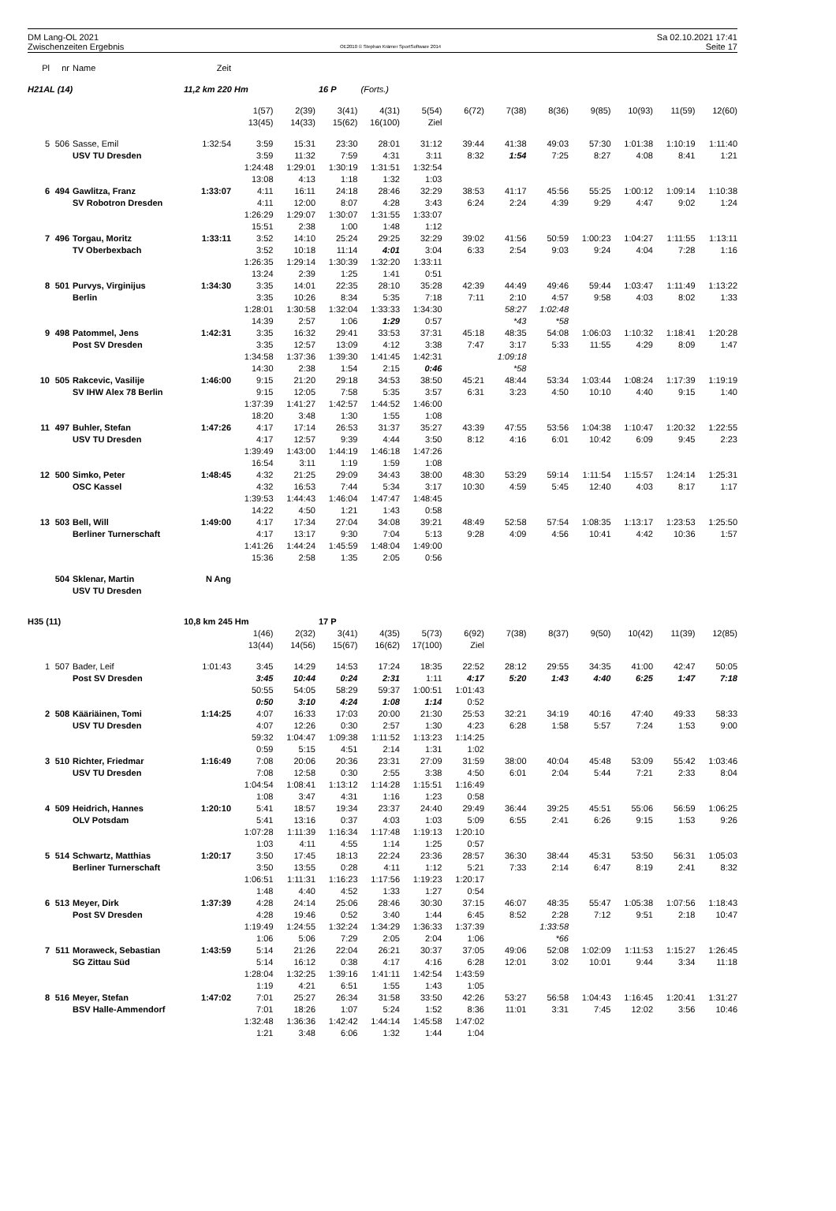DM Lang-OL 2021
Zwischenzeiten Ergebnis
OE2010 © Stephan Krämer SportSoftware 2014
Sa 02.10.2021 17:41
Seite 17
| Pl | nr | Name | Zeit | | | | | | | | | | | | |
| H21AL (14) | | | 11,2 km 220 Hm | | | 16 P | (Forts.) | | | | | | | | |
| | | | | 1(57) | 2(39) | 3(41) | 4(31) | 5(54) | 6(72) | 7(38) | 8(36) | 9(85) | 10(93) | 11(59) | 12(60) |
| | | | | 13(45) | 14(33) | 15(62) | 16(100) | Ziel | | | | | | | |
| 5 | 506 | Sasse, Emil | 1:32:54 | 3:59 | 15:31 | 23:30 | 28:01 | 31:12 | 39:44 | 41:38 | 49:03 | 57:30 | 1:01:38 | 1:10:19 | 1:11:40 |
| | | USV TU Dresden | | 3:59 | 11:32 | 7:59 | 4:31 | 3:11 | 8:32 | 1:54 | 7:25 | 8:27 | 4:08 | 8:41 | 1:21 |
| | | | | 1:24:48 | 1:29:01 | 1:30:19 | 1:31:51 | 1:32:54 | | | | | | | |
| | | | | 13:08 | 4:13 | 1:18 | 1:32 | 1:03 | | | | | | | |
| 6 | 494 | Gawlitza, Franz | 1:33:07 | 4:11 | 16:11 | 24:18 | 28:46 | 32:29 | 38:53 | 41:17 | 45:56 | 55:25 | 1:00:12 | 1:09:14 | 1:10:38 |
| | | SV Robotron Dresden | | 4:11 | 12:00 | 8:07 | 4:28 | 3:43 | 6:24 | 2:24 | 4:39 | 9:29 | 4:47 | 9:02 | 1:24 |
| | | | | 1:26:29 | 1:29:07 | 1:30:07 | 1:31:55 | 1:33:07 | | | | | | | |
| | | | | 15:51 | 2:38 | 1:00 | 1:48 | 1:12 | | | | | | | |
| 7 | 496 | Torgau, Moritz | 1:33:11 | 3:52 | 14:10 | 25:24 | 29:25 | 32:29 | 39:02 | 41:56 | 50:59 | 1:00:23 | 1:04:27 | 1:11:55 | 1:13:11 |
| | | TV Oberbexbach | | 3:52 | 10:18 | 11:14 | 4:01 | 3:04 | 6:33 | 2:54 | 9:03 | 9:24 | 4:04 | 7:28 | 1:16 |
| | | | | 1:26:35 | 1:29:14 | 1:30:39 | 1:32:20 | 1:33:11 | | | | | | | |
| | | | | 13:24 | 2:39 | 1:25 | 1:41 | 0:51 | | | | | | | |
| 8 | 501 | Purvys, Virginijus | 1:34:30 | 3:35 | 14:01 | 22:35 | 28:10 | 35:28 | 42:39 | 44:49 | 49:46 | 59:44 | 1:03:47 | 1:11:49 | 1:13:22 |
| | | Berlin | | 3:35 | 10:26 | 8:34 | 5:35 | 7:18 | 7:11 | 2:10 | 4:57 | 9:58 | 4:03 | 8:02 | 1:33 |
| | | | | 1:28:01 | 1:30:58 | 1:32:04 | 1:33:33 | 1:34:30 | | 58:27 | 1:02:48 | | | | |
| | | | | 14:39 | 2:57 | 1:06 | 1:29 | 0:57 | | *43 | *58 | | | | |
| 9 | 498 | Patommel, Jens | 1:42:31 | 3:35 | 16:32 | 29:41 | 33:53 | 37:31 | 45:18 | 48:35 | 54:08 | 1:06:03 | 1:10:32 | 1:18:41 | 1:20:28 |
| | | Post SV Dresden | | 3:35 | 12:57 | 13:09 | 4:12 | 3:38 | 7:47 | 3:17 | 5:33 | 11:55 | 4:29 | 8:09 | 1:47 |
| | | | | 1:34:58 | 1:37:36 | 1:39:30 | 1:41:45 | 1:42:31 | | 1:09:18 | | | | | |
| | | | | 14:30 | 2:38 | 1:54 | 2:15 | 0:46 | | *58 | | | | | |
| 10 | 505 | Rakcevic, Vasilije | 1:46:00 | 9:15 | 21:20 | 29:18 | 34:53 | 38:50 | 45:21 | 48:44 | 53:34 | 1:03:44 | 1:08:24 | 1:17:39 | 1:19:19 |
| | | SV IHW Alex 78 Berlin | | 9:15 | 12:05 | 7:58 | 5:35 | 3:57 | 6:31 | 3:23 | 4:50 | 10:10 | 4:40 | 9:15 | 1:40 |
| | | | | 1:37:39 | 1:41:27 | 1:42:57 | 1:44:52 | 1:46:00 | | | | | | | |
| | | | | 18:20 | 3:48 | 1:30 | 1:55 | 1:08 | | | | | | | |
| 11 | 497 | Buhler, Stefan | 1:47:26 | 4:17 | 17:14 | 26:53 | 31:37 | 35:27 | 43:39 | 47:55 | 53:56 | 1:04:38 | 1:10:47 | 1:20:32 | 1:22:55 |
| | | USV TU Dresden | | 4:17 | 12:57 | 9:39 | 4:44 | 3:50 | 8:12 | 4:16 | 6:01 | 10:42 | 6:09 | 9:45 | 2:23 |
| | | | | 1:39:49 | 1:43:00 | 1:44:19 | 1:46:18 | 1:47:26 | | | | | | | |
| | | | | 16:54 | 3:11 | 1:19 | 1:59 | 1:08 | | | | | | | |
| 12 | 500 | Simko, Peter | 1:48:45 | 4:32 | 21:25 | 29:09 | 34:43 | 38:00 | 48:30 | 53:29 | 59:14 | 1:11:54 | 1:15:57 | 1:24:14 | 1:25:31 |
| | | OSC Kassel | | 4:32 | 16:53 | 7:44 | 5:34 | 3:17 | 10:30 | 4:59 | 5:45 | 12:40 | 4:03 | 8:17 | 1:17 |
| | | | | 1:39:53 | 1:44:43 | 1:46:04 | 1:47:47 | 1:48:45 | | | | | | | |
| | | | | 14:22 | 4:50 | 1:21 | 1:43 | 0:58 | | | | | | | |
| 13 | 503 | Bell, Will | 1:49:00 | 4:17 | 17:34 | 27:04 | 34:08 | 39:21 | 48:49 | 52:58 | 57:54 | 1:08:35 | 1:13:17 | 1:23:53 | 1:25:50 |
| | | Berliner Turnerschaft | | 4:17 | 13:17 | 9:30 | 7:04 | 5:13 | 9:28 | 4:09 | 4:56 | 10:41 | 4:42 | 10:36 | 1:57 |
| | | | | 1:41:26 | 1:44:24 | 1:45:59 | 1:48:04 | 1:49:00 | | | | | | | |
| | | | | 15:36 | 2:58 | 1:35 | 2:05 | 0:56 | | | | | | | |
| | 504 | Sklenar, Martin | N Ang | | | | | | | | | | | | |
| | | USV TU Dresden | | | | | | | | | | | | | |
| H35 (11) | | | 10,8 km 245 Hm | | | 17 P | | | | | | | | | |
| | | | | 1(46) | 2(32) | 3(41) | 4(35) | 5(73) | 6(92) | 7(38) | 8(37) | 9(50) | 10(42) | 11(39) | 12(85) |
| | | | | 13(44) | 14(56) | 15(67) | 16(62) | 17(100) | Ziel | | | | | | |
| 1 | 507 | Bader, Leif | 1:01:43 | 3:45 | 14:29 | 14:53 | 17:24 | 18:35 | 22:52 | 28:12 | 29:55 | 34:35 | 41:00 | 42:47 | 50:05 |
| | | Post SV Dresden | | 3:45 | 10:44 | 0:24 | 2:31 | 1:11 | 4:17 | 5:20 | 1:43 | 4:40 | 6:25 | 1:47 | 7:18 |
| | | | | 50:55 | 54:05 | 58:29 | 59:37 | 1:00:51 | 1:01:43 | | | | | | |
| | | | | 0:50 | 3:10 | 4:24 | 1:08 | 1:14 | 0:52 | | | | | | |
| 2 | 508 | Kääriäinen, Tomi | 1:14:25 | 4:07 | 16:33 | 17:03 | 20:00 | 21:30 | 25:53 | 32:21 | 34:19 | 40:16 | 47:40 | 49:33 | 58:33 |
| | | USV TU Dresden | | 4:07 | 12:26 | 0:30 | 2:57 | 1:30 | 4:23 | 6:28 | 1:58 | 5:57 | 7:24 | 1:53 | 9:00 |
| | | | | 59:32 | 1:04:47 | 1:09:38 | 1:11:52 | 1:13:23 | 1:14:25 | | | | | | |
| | | | | 0:59 | 5:15 | 4:51 | 2:14 | 1:31 | 1:02 | | | | | | |
| 3 | 510 | Richter, Friedmar | 1:16:49 | 7:08 | 20:06 | 20:36 | 23:31 | 27:09 | 31:59 | 38:00 | 40:04 | 45:48 | 53:09 | 55:42 | 1:03:46 |
| | | USV TU Dresden | | 7:08 | 12:58 | 0:30 | 2:55 | 3:38 | 4:50 | 6:01 | 2:04 | 5:44 | 7:21 | 2:33 | 8:04 |
| | | | | 1:04:54 | 1:08:41 | 1:13:12 | 1:14:28 | 1:15:51 | 1:16:49 | | | | | | |
| | | | | 1:08 | 3:47 | 4:31 | 1:16 | 1:23 | 0:58 | | | | | | |
| 4 | 509 | Heidrich, Hannes | 1:20:10 | 5:41 | 18:57 | 19:34 | 23:37 | 24:40 | 29:49 | 36:44 | 39:25 | 45:51 | 55:06 | 56:59 | 1:06:25 |
| | | OLV Potsdam | | 5:41 | 13:16 | 0:37 | 4:03 | 1:03 | 5:09 | 6:55 | 2:41 | 6:26 | 9:15 | 1:53 | 9:26 |
| | | | | 1:07:28 | 1:11:39 | 1:16:34 | 1:17:48 | 1:19:13 | 1:20:10 | | | | | | |
| | | | | 1:03 | 4:11 | 4:55 | 1:14 | 1:25 | 0:57 | | | | | | |
| 5 | 514 | Schwartz, Matthias | 1:20:17 | 3:50 | 17:45 | 18:13 | 22:24 | 23:36 | 28:57 | 36:30 | 38:44 | 45:31 | 53:50 | 56:31 | 1:05:03 |
| | | Berliner Turnerschaft | | 3:50 | 13:55 | 0:28 | 4:11 | 1:12 | 5:21 | 7:33 | 2:14 | 6:47 | 8:19 | 2:41 | 8:32 |
| | | | | 1:06:51 | 1:11:31 | 1:16:23 | 1:17:56 | 1:19:23 | 1:20:17 | | | | | | |
| | | | | 1:48 | 4:40 | 4:52 | 1:33 | 1:27 | 0:54 | | | | | | |
| 6 | 513 | Meyer, Dirk | 1:37:39 | 4:28 | 24:14 | 25:06 | 28:46 | 30:30 | 37:15 | 46:07 | 48:35 | 55:47 | 1:05:38 | 1:07:56 | 1:18:43 |
| | | Post SV Dresden | | 4:28 | 19:46 | 0:52 | 3:40 | 1:44 | 6:45 | 8:52 | 2:28 | 7:12 | 9:51 | 2:18 | 10:47 |
| | | | | 1:19:49 | 1:24:55 | 1:32:24 | 1:34:29 | 1:36:33 | 1:37:39 | | 1:33:58 | | | | |
| | | | | 1:06 | 5:06 | 7:29 | 2:05 | 2:04 | 1:06 | | *66 | | | | |
| 7 | 511 | Moraweck, Sebastian | 1:43:59 | 5:14 | 21:26 | 22:04 | 26:21 | 30:37 | 37:05 | 49:06 | 52:08 | 1:02:09 | 1:11:53 | 1:15:27 | 1:26:45 |
| | | SG Zittau Süd | | 5:14 | 16:12 | 0:38 | 4:17 | 4:16 | 6:28 | 12:01 | 3:02 | 10:01 | 9:44 | 3:34 | 11:18 |
| | | | | 1:28:04 | 1:32:25 | 1:39:16 | 1:41:11 | 1:42:54 | 1:43:59 | | | | | | |
| | | | | 1:19 | 4:21 | 6:51 | 1:55 | 1:43 | 1:05 | | | | | | |
| 8 | 516 | Meyer, Stefan | 1:47:02 | 7:01 | 25:27 | 26:34 | 31:58 | 33:50 | 42:26 | 53:27 | 56:58 | 1:04:43 | 1:16:45 | 1:20:41 | 1:31:27 |
| | | BSV Halle-Ammendorf | | 7:01 | 18:26 | 1:07 | 5:24 | 1:52 | 8:36 | 11:01 | 3:31 | 7:45 | 12:02 | 3:56 | 10:46 |
| | | | | 1:32:48 | 1:36:36 | 1:42:42 | 1:44:14 | 1:45:58 | 1:47:02 | | | | | | |
| | | | | 1:21 | 3:48 | 6:06 | 1:32 | 1:44 | 1:04 | | | | | | |